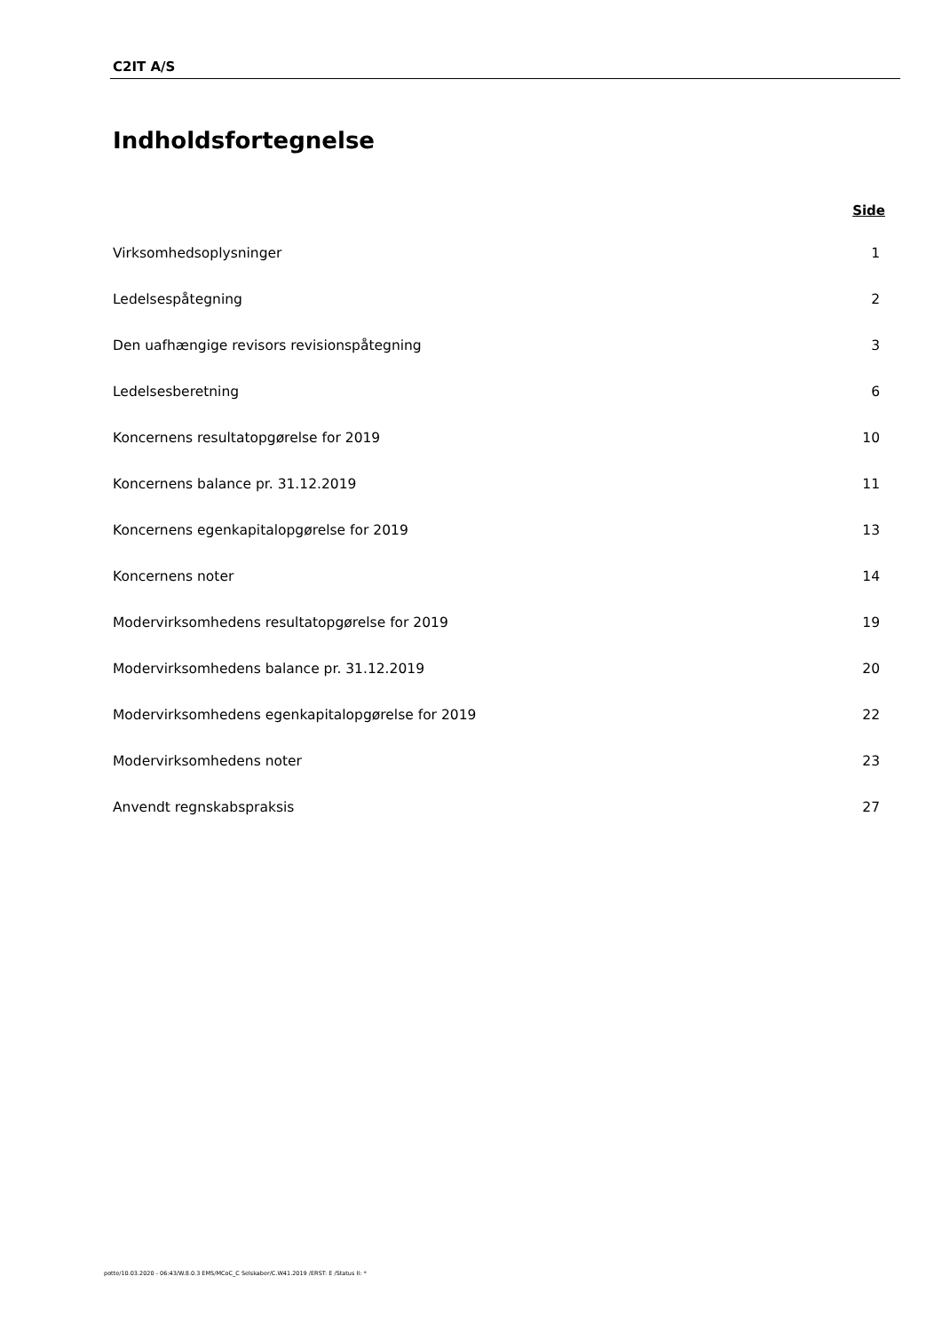C2IT A/S
Indholdsfortegnelse
Side
Virksomhedsoplysninger 1
Ledelsespåtegning 2
Den uafhængige revisors revisionspåtegning 3
Ledelsesberetning 6
Koncernens resultatopgørelse for 2019 10
Koncernens balance pr. 31.12.2019 11
Koncernens egenkapitalopgørelse for 2019 13
Koncernens noter 14
Modervirksomhedens resultatopgørelse for 2019 19
Modervirksomhedens balance pr. 31.12.2019 20
Modervirksomhedens egenkapitalopgørelse for 2019 22
Modervirksomhedens noter 23
Anvendt regnskabspraksis 27
potte/10.03.2020 - 06:43/W.8.0.3 EMS/MCoC_C Selskaber/C.W41.2019 /ERST: E /Status II: *